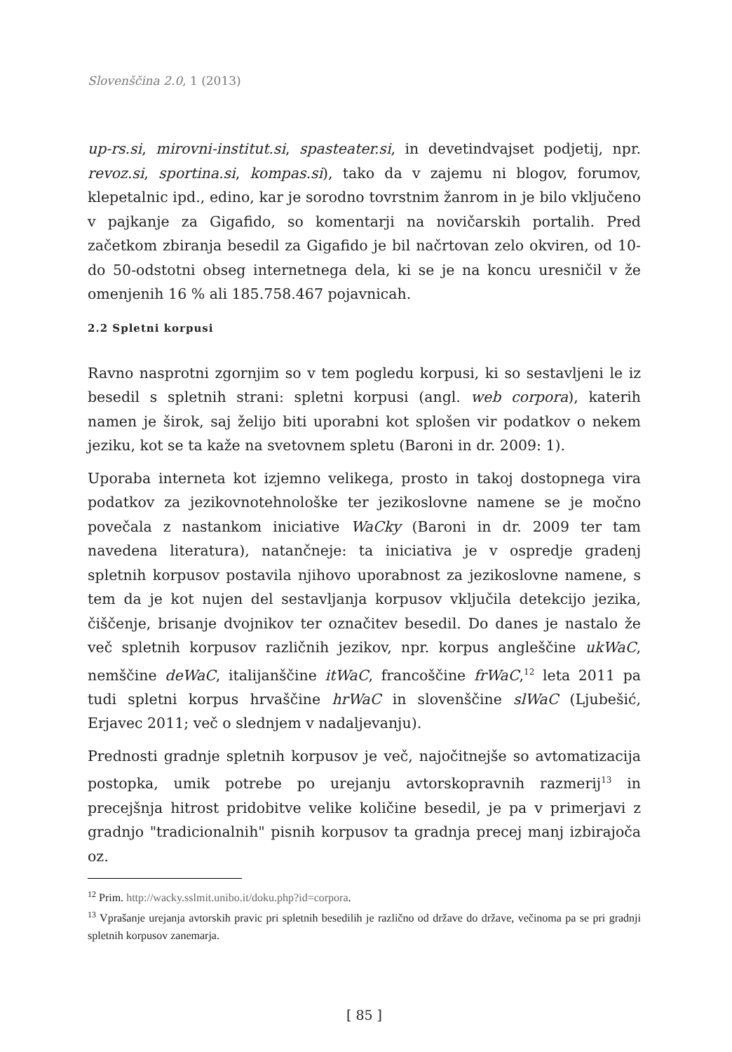Slovenščina 2.0, 1 (2013)
up-rs.si, mirovni-institut.si, spasteater.si, in devetindvajset podjetij, npr. revoz.si, sportina.si, kompas.si), tako da v zajemu ni blogov, forumov, klepetalnic ipd., edino, kar je sorodno tovrstnim žanrom in je bilo vključeno v pajkanje za Gigafido, so komentarji na novičarskih portalih. Pred začetkom zbiranja besedil za Gigafido je bil načrtovan zelo okviren, od 10- do 50-odstotni obseg internetnega dela, ki se je na koncu uresničil v že omenjenih 16 % ali 185.758.467 pojavnicah.
2.2 Spletni korpusi
Ravno nasprotni zgornjim so v tem pogledu korpusi, ki so sestavljeni le iz besedil s spletnih strani: spletni korpusi (angl. web corpora), katerih namen je širok, saj želijo biti uporabni kot splošen vir podatkov o nekem jeziku, kot se ta kaže na svetovnem spletu (Baroni in dr. 2009: 1).
Uporaba interneta kot izjemno velikega, prosto in takoj dostopnega vira podatkov za jezikovnotehnološke ter jezikoslovne namene se je močno povečala z nastankom iniciative WaCky (Baroni in dr. 2009 ter tam navedena literatura), natančneje: ta iniciativa je v ospredje gradenj spletnih korpusov postavila njihovo uporabnost za jezikoslovne namene, s tem da je kot nujen del sestavljanja korpusov vključila detekcijo jezika, čiščenje, brisanje dvojnikov ter označitev besedil. Do danes je nastalo že več spletnih korpusov različnih jezikov, npr. korpus angleščine ukWaC, nemščine deWaC, italijanščine itWaC, francoščine frWaC,<sup>12</sup> leta 2011 pa tudi spletni korpus hrvaščine hrWaC in slovenščine slWaC (Ljubešić, Erjavec 2011; več o slednjem v nadaljevanju).
Prednosti gradnje spletnih korpusov je več, najočitnejše so avtomatizacija postopka, umik potrebe po urejanju avtorskopravnih razmerij<sup>13</sup> in precejšnja hitrost pridobitve velike količine besedil, je pa v primerjavi z gradnjo "tradicionalnih" pisnih korpusov ta gradnja precej manj izbirajoča oz.
<sup>12</sup> Prim. http://wacky.sslmit.unibo.it/doku.php?id=corpora.
<sup>13</sup> Vprašanje urejanja avtorskih pravic pri spletnih besedilih je različno od države do države, večinoma pa se pri gradnji spletnih korpusov zanemarja.
[ 85 ]